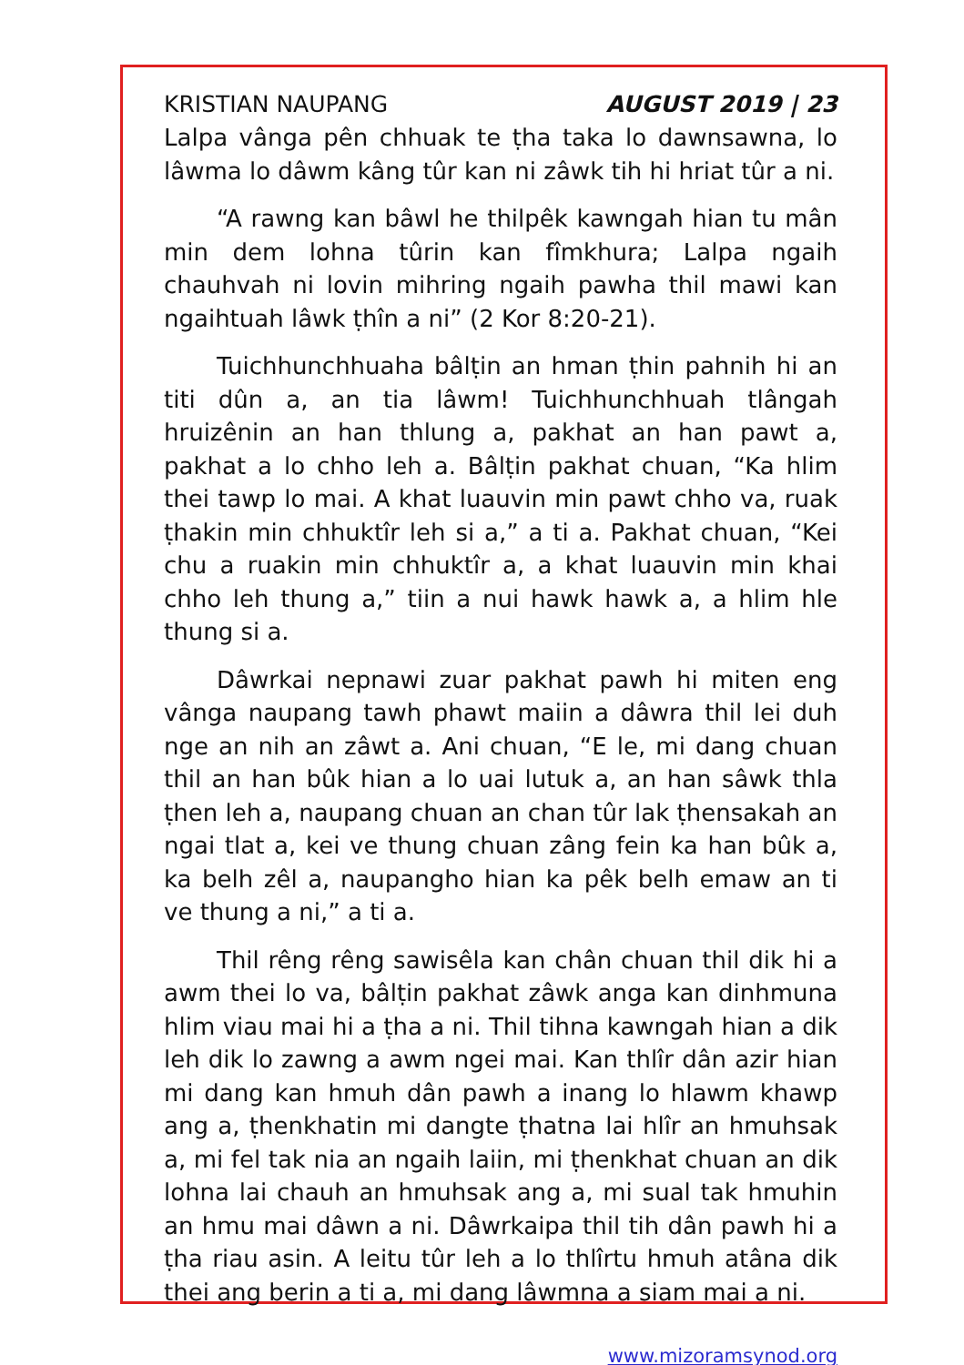KRISTIAN NAUPANG AUGUST 2019 | 23
Lalpa vânga pên chhuak te ṭha taka lo dawnsawna, lo lâwma lo dâwm kâng tûr kan ni zâwk tih hi hriat tûr a ni.
“A rawng kan bâwl he thilpêk kawngah hian tu mân min dem lohna tûrin kan fîmkhura; Lalpa ngaih chauhvah ni lovin mihring ngaih pawha thil mawi kan ngaihtuah lâwk ṭhîn a ni” (2 Kor 8:20-21).
Tuichhunchhuaha bâlṭin an hman ṭhin pahnih hi an titi dûn a, an tia lâwm! Tuichhunchhuah tlângah hruizênin an han thlung a, pakhat an han pawt a, pakhat a lo chho leh a. Bâlṭin pakhat chuan, “Ka hlim thei tawp lo mai. A khat luauvin min pawt chho va, ruak ṭhakin min chhuktîr leh si a,” a ti a. Pakhat chuan, “Kei chu a ruakin min chhuktîr a, a khat luauvin min khai chho leh thung a,” tiin a nui hawk hawk a, a hlim hle thung si a.
Dâwrkai nepnawi zuar pakhat pawh hi miten eng vânga naupang tawh phawt maiin a dâwra thil lei duh nge an nih an zâwt a. Ani chuan, “E le, mi dang chuan thil an han bûk hian a lo uai lutuk a, an han sâwk thla ṭhen leh a, naupang chuan an chan tûr lak ṭhensakah an ngai tlat a, kei ve thung chuan zâng fein ka han bûk a, ka belh zêl a, naupangho hian ka pêk belh emaw an ti ve thung a ni,” a ti a.
Thil rêng rêng sawisêla kan chân chuan thil dik hi a awm thei lo va, bâlṭin pakhat zâwk anga kan dinhmuna hlim viau mai hi a ṭha a ni. Thil tihna kawngah hian a dik leh dik lo zawng a awm ngei mai. Kan thlîr dân azir hian mi dang kan hmuh dân pawh a inang lo hlawm khawp ang a, ṭhenkhatin mi dangte ṭhatna lai hlîr an hmuhsak a, mi fel tak nia an ngaih laiin, mi ṭhenkhat chuan an dik lohna lai chauh an hmuhsak ang a, mi sual tak hmuhin an hmu mai dâwn a ni. Dâwrkaipa thil tih dân pawh hi a ṭha riau asin. A leitu tûr leh a lo thlîrtu hmuh atâna dik thei ang berin a ti a, mi dang lâwmna a siam mai a ni.
www.mizoramsynod.org